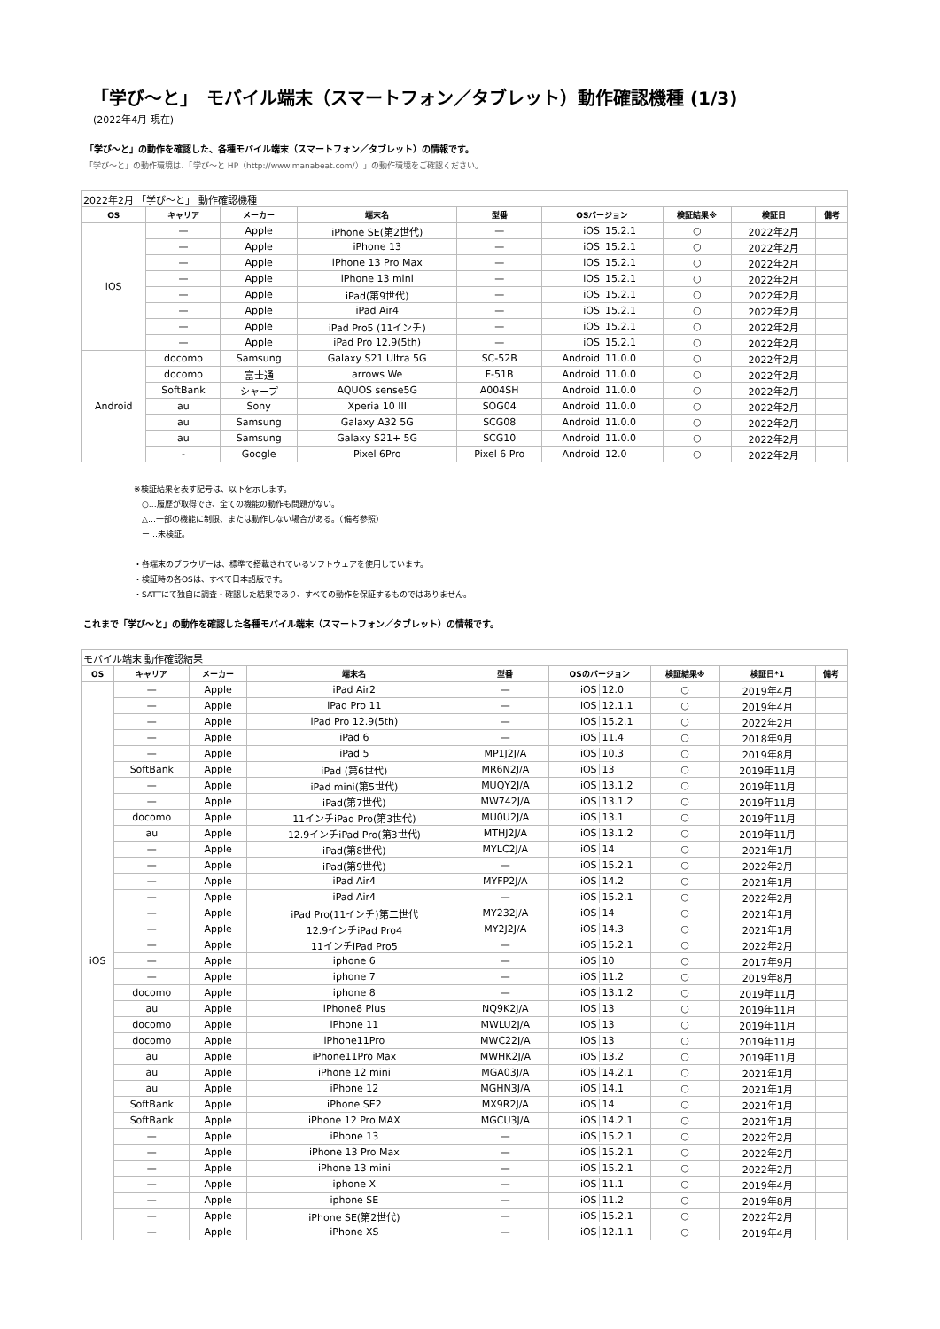「学び～と」　モバイル端末（スマートフォン／タブレット）動作確認機種 (1/3)
(2022年4月 現在)
「学び～と」の動作を確認した、各種モバイル端末（スマートフォン／タブレット）の情報です。
「学び～と」の動作環境は、「学び～と HP（http://www.manabeat.com/）」の動作環境をご確認ください。
| 2022年2月 「学び～と」 動作確認機種 | | | | | | | | |
| --- | --- | --- | --- | --- | --- | --- | --- | --- |
| OS | キャリア | メーカー | 端末名 | 型番 | OSバージョン | 検証結果※ | 検証日 | 備考 |
| iOS | — | Apple | iPhone SE(第2世代) | — | iOS 15.2.1 | ○ | 2022年2月 | |
| | — | Apple | iPhone 13 | — | iOS 15.2.1 | ○ | 2022年2月 | |
| | — | Apple | iPhone 13 Pro Max | — | iOS 15.2.1 | ○ | 2022年2月 | |
| | — | Apple | iPhone 13 mini | — | iOS 15.2.1 | ○ | 2022年2月 | |
| | — | Apple | iPad(第9世代) | — | iOS 15.2.1 | ○ | 2022年2月 | |
| | — | Apple | iPad Air4 | — | iOS 15.2.1 | ○ | 2022年2月 | |
| | — | Apple | iPad Pro5 (11インチ) | — | iOS 15.2.1 | ○ | 2022年2月 | |
| | — | Apple | iPad Pro 12.9(5th) | — | iOS 15.2.1 | ○ | 2022年2月 | |
| Android | docomo | Samsung | Galaxy S21 Ultra 5G | SC-52B | Android 11.0.0 | ○ | 2022年2月 | |
| | docomo | 富士通 | arrows We | F-51B | Android 11.0.0 | ○ | 2022年2月 | |
| | SoftBank | シャープ | AQUOS sense5G | A004SH | Android 11.0.0 | ○ | 2022年2月 | |
| | au | Sony | Xperia 10 III | SOG04 | Android 11.0.0 | ○ | 2022年2月 | |
| | au | Samsung | Galaxy A32 5G | SCG08 | Android 11.0.0 | ○ | 2022年2月 | |
| | au | Samsung | Galaxy S21+ 5G | SCG10 | Android 11.0.0 | ○ | 2022年2月 | |
| | - | Google | Pixel 6Pro | Pixel 6 Pro | Android 12.0 | ○ | 2022年2月 | |
※検証結果を表す記号は、以下を示します。
　○…履歴が取得でき、全ての機能の動作も問題がない。
　△…一部の機能に制限、または動作しない場合がある。（備考参照）
　ー…未検証。
・各端末のブラウザーは、標準で搭載されているソフトウェアを使用しています。
・検証時の各OSは、すべて日本語版です。
・SATTにて独自に調査・確認した結果であり、すべての動作を保証するものではありません。
これまで「学び～と」の動作を確認した各種モバイル端末（スマートフォン／タブレット）の情報です。
| モバイル端末 動作確認結果 | | | | | | | | |
| --- | --- | --- | --- | --- | --- | --- | --- | --- |
| OS | キャリア | メーカー | 端末名 | 型番 | OSのバージョン | 検証結果※ | 検証日*1 | 備考 |
| iOS | — | Apple | iPad Air2 | — | iOS 12.0 | ○ | 2019年4月 | |
| | — | Apple | iPad Pro 11 | — | iOS 12.1.1 | ○ | 2019年4月 | |
| | — | Apple | iPad Pro 12.9(5th) | — | iOS 15.2.1 | ○ | 2022年2月 | |
| | — | Apple | iPad 6 | — | iOS 11.4 | ○ | 2018年9月 | |
| | — | Apple | iPad 5 | MP1J2J/A | iOS 10.3 | ○ | 2019年8月 | |
| | SoftBank | Apple | iPad (第6世代) | MR6N2J/A | iOS 13 | ○ | 2019年11月 | |
| | — | Apple | iPad mini(第5世代) | MUQY2J/A | iOS 13.1.2 | ○ | 2019年11月 | |
| | — | Apple | iPad(第7世代) | MW742J/A | iOS 13.1.2 | ○ | 2019年11月 | |
| | docomo | Apple | 11インチiPad Pro(第3世代) | MU0U2J/A | iOS 13.1 | ○ | 2019年11月 | |
| | au | Apple | 12.9インチiPad Pro(第3世代) | MTHJ2J/A | iOS 13.1.2 | ○ | 2019年11月 | |
| | — | Apple | iPad(第8世代) | MYLC2J/A | iOS 14 | ○ | 2021年1月 | |
| | — | Apple | iPad(第9世代) | — | iOS 15.2.1 | ○ | 2022年2月 | |
| | — | Apple | iPad Air4 | MYFP2J/A | iOS 14.2 | ○ | 2021年1月 | |
| | — | Apple | iPad Air4 | — | iOS 15.2.1 | ○ | 2022年2月 | |
| | — | Apple | iPad Pro(11インチ)第二世代 | MY232J/A | iOS 14 | ○ | 2021年1月 | |
| | — | Apple | 12.9インチiPad Pro4 | MY2J2J/A | iOS 14.3 | ○ | 2021年1月 | |
| | — | Apple | 11インチiPad Pro5 | — | iOS 15.2.1 | ○ | 2022年2月 | |
| | — | Apple | iphone 6 | — | iOS 10 | ○ | 2017年9月 | |
| | — | Apple | iphone 7 | — | iOS 11.2 | ○ | 2019年8月 | |
| | docomo | Apple | iphone 8 | — | iOS 13.1.2 | ○ | 2019年11月 | |
| | au | Apple | iPhone8 Plus | NQ9K2J/A | iOS 13 | ○ | 2019年11月 | |
| | docomo | Apple | iPhone 11 | MWLU2J/A | iOS 13 | ○ | 2019年11月 | |
| | docomo | Apple | iPhone11Pro | MWC22J/A | iOS 13 | ○ | 2019年11月 | |
| | au | Apple | iPhone11Pro Max | MWHK2J/A | iOS 13.2 | ○ | 2019年11月 | |
| | au | Apple | iPhone 12 mini | MGA03J/A | iOS 14.2.1 | ○ | 2021年1月 | |
| | au | Apple | iPhone 12 | MGHN3J/A | iOS 14.1 | ○ | 2021年1月 | |
| | SoftBank | Apple | iPhone SE2 | MX9R2J/A | iOS 14 | ○ | 2021年1月 | |
| | SoftBank | Apple | iPhone 12 Pro MAX | MGCU3J/A | iOS 14.2.1 | ○ | 2021年1月 | |
| | — | Apple | iPhone 13 | — | iOS 15.2.1 | ○ | 2022年2月 | |
| | — | Apple | iPhone 13 Pro Max | — | iOS 15.2.1 | ○ | 2022年2月 | |
| | — | Apple | iPhone 13 mini | — | iOS 15.2.1 | ○ | 2022年2月 | |
| | — | Apple | iphone X | — | iOS 11.1 | ○ | 2019年4月 | |
| | — | Apple | iphone SE | — | iOS 11.2 | ○ | 2019年8月 | |
| | — | Apple | iPhone SE(第2世代) | — | iOS 15.2.1 | ○ | 2022年2月 | |
| | — | Apple | iPhone XS | — | iOS 12.1.1 | ○ | 2019年4月 | |